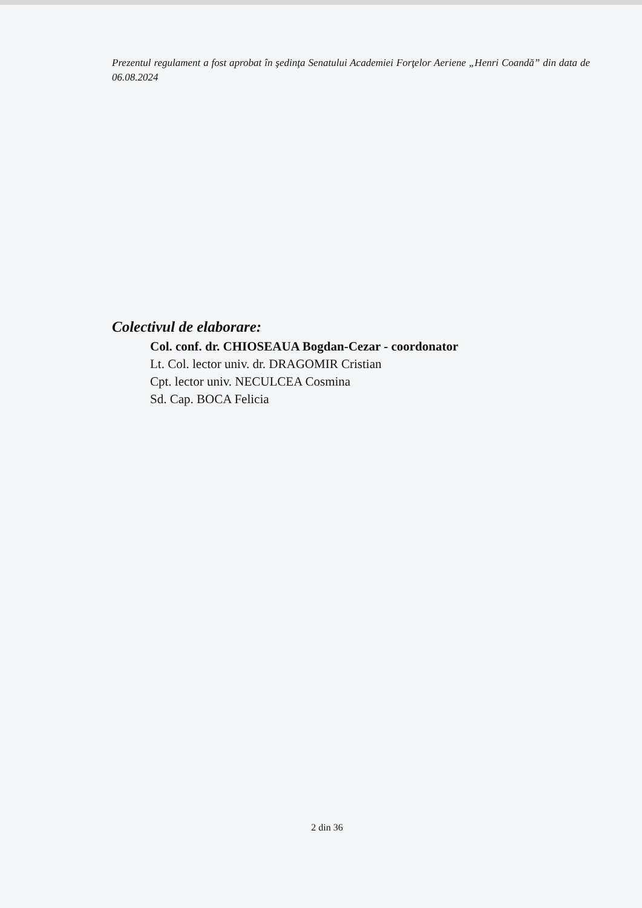Prezentul regulament a fost aprobat în şedinţa Senatului Academiei Forţelor Aeriene „Henri Coandă” din data de 06.08.2024
Colectivul de elaborare:
Col. conf. dr. CHIOSEAUA Bogdan-Cezar - coordonator
Lt. Col. lector univ. dr. DRAGOMIR Cristian
Cpt. lector univ. NECULCEA Cosmina
Sd. Cap. BOCA Felicia
2 din 36